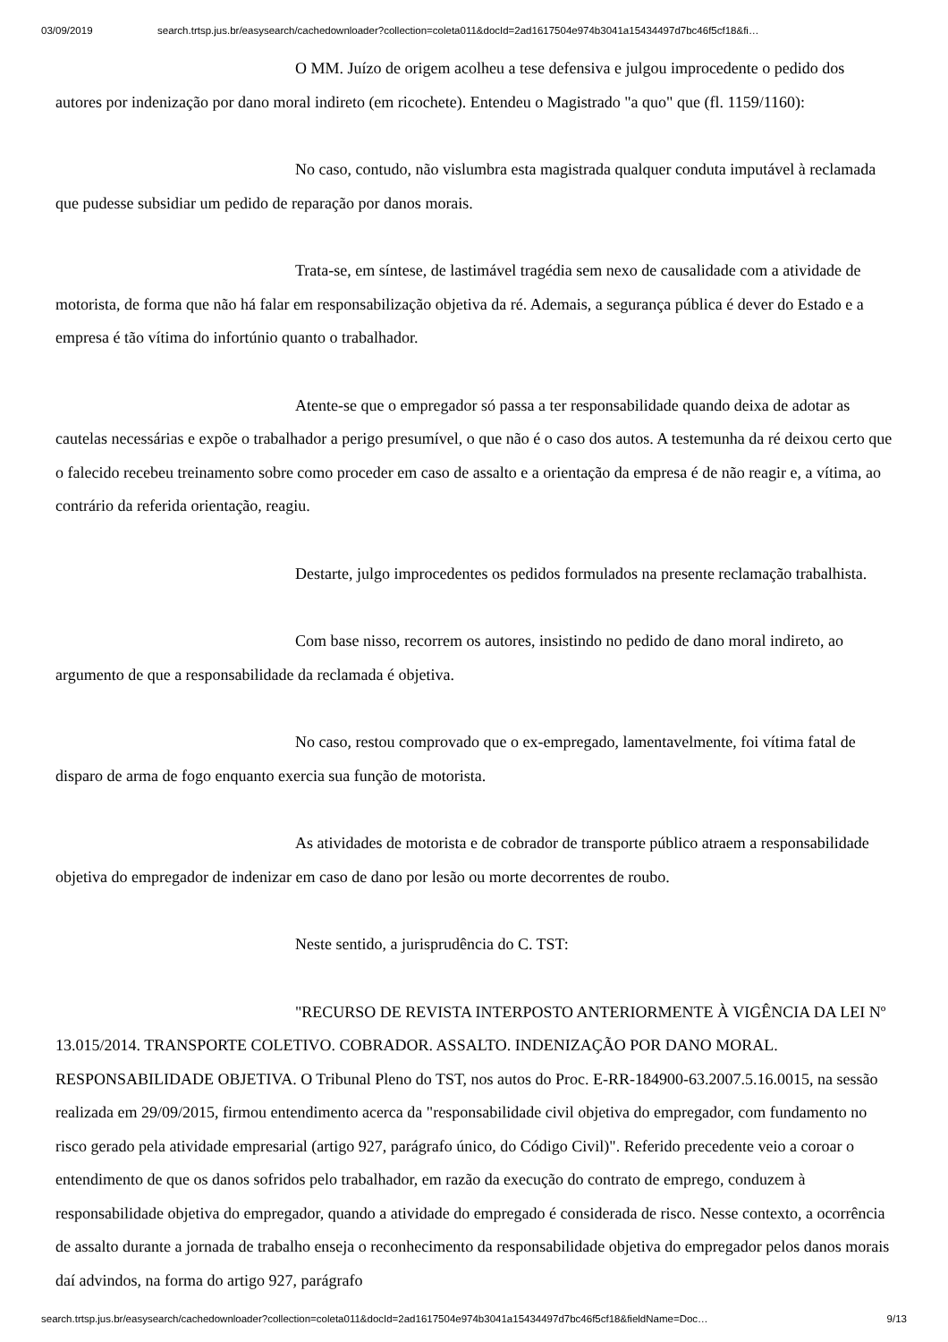03/09/2019 search.trtsp.jus.br/easysearch/cachedownloader?collection=coleta011&docId=2ad1617504e974b3041a15434497d7bc46f5cf18&fi…
O MM. Juízo de origem acolheu a tese defensiva e julgou improcedente o pedido dos autores por indenização por dano moral indireto (em ricochete). Entendeu o Magistrado "a quo" que (fl. 1159/1160):
No caso, contudo, não vislumbra esta magistrada qualquer conduta imputável à reclamada que pudesse subsidiar um pedido de reparação por danos morais.
Trata-se, em síntese, de lastimável tragédia sem nexo de causalidade com a atividade de motorista, de forma que não há falar em responsabilização objetiva da ré. Ademais, a segurança pública é dever do Estado e a empresa é tão vítima do infortúnio quanto o trabalhador.
Atente-se que o empregador só passa a ter responsabilidade quando deixa de adotar as cautelas necessárias e expõe o trabalhador a perigo presumível, o que não é o caso dos autos. A testemunha da ré deixou certo que o falecido recebeu treinamento sobre como proceder em caso de assalto e a orientação da empresa é de não reagir e, a vítima, ao contrário da referida orientação, reagiu.
Destarte, julgo improcedentes os pedidos formulados na presente reclamação trabalhista.
Com base nisso, recorrem os autores, insistindo no pedido de dano moral indireto, ao argumento de que a responsabilidade da reclamada é objetiva.
No caso, restou comprovado que o ex-empregado, lamentavelmente, foi vítima fatal de disparo de arma de fogo enquanto exercia sua função de motorista.
As atividades de motorista e de cobrador de transporte público atraem a responsabilidade objetiva do empregador de indenizar em caso de dano por lesão ou morte decorrentes de roubo.
Neste sentido, a jurisprudência do C. TST:
"RECURSO DE REVISTA INTERPOSTO ANTERIORMENTE À VIGÊNCIA DA LEI Nº 13.015/2014. TRANSPORTE COLETIVO. COBRADOR. ASSALTO. INDENIZAÇÃO POR DANO MORAL. RESPONSABILIDADE OBJETIVA. O Tribunal Pleno do TST, nos autos do Proc. E-RR-184900-63.2007.5.16.0015, na sessão realizada em 29/09/2015, firmou entendimento acerca da "responsabilidade civil objetiva do empregador, com fundamento no risco gerado pela atividade empresarial (artigo 927, parágrafo único, do Código Civil)". Referido precedente veio a coroar o entendimento de que os danos sofridos pelo trabalhador, em razão da execução do contrato de emprego, conduzem à responsabilidade objetiva do empregador, quando a atividade do empregado é considerada de risco. Nesse contexto, a ocorrência de assalto durante a jornada de trabalho enseja o reconhecimento da responsabilidade objetiva do empregador pelos danos morais daí advindos, na forma do artigo 927, parágrafo
search.trtsp.jus.br/easysearch/cachedownloader?collection=coleta011&docId=2ad1617504e974b3041a15434497d7bc46f5cf18&fieldName=Doc… 9/13